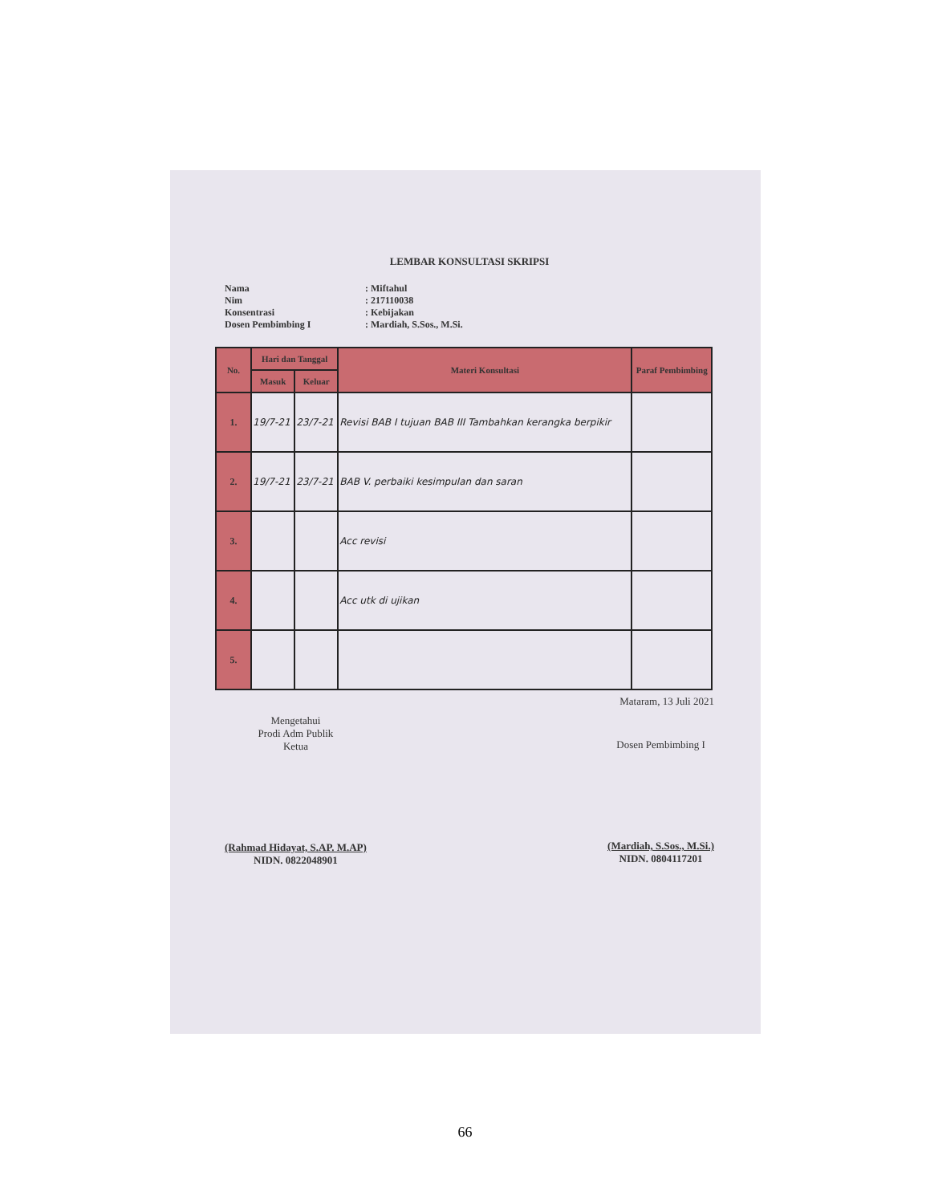LEMBAR KONSULTASI SKRIPSI
Nama: Miftahul
Nim: 217110038
Konsentrasi: Kebijakan
Dosen Pembimbing I: Mardiah, S.Sos., M.Si.
| No. | Hari dan Tanggal | | Materi Konsultasi | Paraf Pembimbing |
| --- | --- | --- | --- | --- |
| | Masuk | Keluar | | |
| 1. | 19/7-21 | 23/7-21 | Revisi BAB I tujuan BAB III Tambahkan kerangka berpikir | |
| 2. | 19/7-21 | 23/7-21 | BAB V. perbaiki kesimpulan dan saran | |
| 3. | | | Acc revisi | |
| 4. | | | Acc utk di ujikan | |
| 5. | | | | |
Mataram, 13 Juli 2021
Mengetahui
Prodi Adm Publik
Ketua
(Rahmad Hidayat, S.AP. M.AP)
NIDN. 0822048901
Dosen Pembimbing I
(Mardiah, S.Sos., M.Si.)
NIDN. 0804117201
66